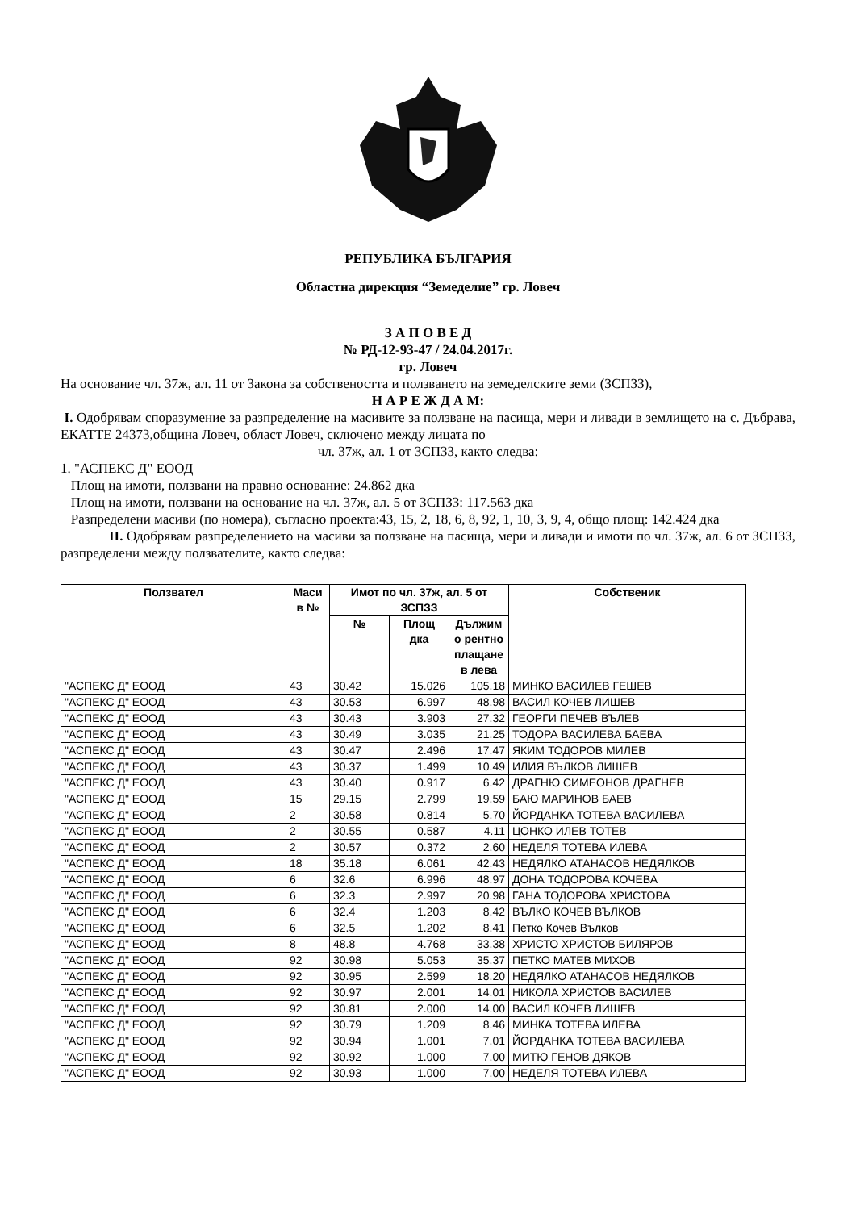РЕПУБЛИКА БЪЛГАРИЯ
Областна дирекция “Земеделие” гр. Ловеч
З А П О В Е Д
№ РД-12-93-47 / 24.04.2017г.
гр. Ловеч
На основание чл. 37ж, ал. 11 от Закона за собствеността и ползването на земеделските земи (ЗСПЗЗ),
Н А Р Е Ж Д А М:
I. Одобрявам споразумение за разпределение на масивите за ползване на пасища, мери и ливади в землището на с. Дъбрава, ЕКАТТЕ 24373,община Ловеч, област Ловеч, сключено между лицата по
чл. 37ж, ал. 1 от ЗСПЗЗ, както следва:
1. "АСПЕКС Д" ЕООД
Площ на имоти, ползвани на правно основание: 24.862 дка
Площ на имоти, ползвани на основание на чл. 37ж, ал. 5 от ЗСПЗЗ: 117.563 дка
Разпределени масиви (по номера), съгласно проекта:43, 15, 2, 18, 6, 8, 92, 1, 10, 3, 9, 4, общо площ: 142.424 дка
II. Одобрявам разпределението на масиви за ползване на пасища, мери и ливади и имоти по чл. 37ж, ал. 6 от ЗСПЗЗ, разпределени между ползвателите, както следва:
| Ползвател | Маси в № | Имот по чл. 37ж, ал. 5 от ЗСПЗЗ | | | Собственик |
| --- | --- | --- | --- | --- | --- |
| | | № | Площ дка | Дължим о рентно плащане в лева | |
| "АСПЕКС Д" ЕООД | 43 | 30.42 | 15.026 | 105.18 | МИНКО ВАСИЛЕВ ГЕШЕВ |
| "АСПЕКС Д" ЕООД | 43 | 30.53 | 6.997 | 48.98 | ВАСИЛ КОЧЕВ ЛИШЕВ |
| "АСПЕКС Д" ЕООД | 43 | 30.43 | 3.903 | 27.32 | ГЕОРГИ ПЕЧЕВ ВЪЛЕВ |
| "АСПЕКС Д" ЕООД | 43 | 30.49 | 3.035 | 21.25 | ТОДОРА ВАСИЛЕВА БАЕВА |
| "АСПЕКС Д" ЕООД | 43 | 30.47 | 2.496 | 17.47 | ЯКИМ ТОДОРОВ МИЛЕВ |
| "АСПЕКС Д" ЕООД | 43 | 30.37 | 1.499 | 10.49 | ИЛИЯ ВЪЛКОВ ЛИШЕВ |
| "АСПЕКС Д" ЕООД | 43 | 30.40 | 0.917 | 6.42 | ДРАГНЮ СИМЕОНОВ ДРАГНЕВ |
| "АСПЕКС Д" ЕООД | 15 | 29.15 | 2.799 | 19.59 | БАЮ МАРИНОВ БАЕВ |
| "АСПЕКС Д" ЕООД | 2 | 30.58 | 0.814 | 5.70 | ЙОРДАНКА ТОТЕВА ВАСИЛЕВА |
| "АСПЕКС Д" ЕООД | 2 | 30.55 | 0.587 | 4.11 | ЦОНКО ИЛЕВ ТОТЕВ |
| "АСПЕКС Д" ЕООД | 2 | 30.57 | 0.372 | 2.60 | НЕДЕЛЯ ТОТЕВА ИЛЕВА |
| "АСПЕКС Д" ЕООД | 18 | 35.18 | 6.061 | 42.43 | НЕДЯЛКО АТАНАСОВ НЕДЯЛКОВ |
| "АСПЕКС Д" ЕООД | 6 | 32.6 | 6.996 | 48.97 | ДОНА ТОДОРОВА КОЧЕВА |
| "АСПЕКС Д" ЕООД | 6 | 32.3 | 2.997 | 20.98 | ГАНА ТОДОРОВА ХРИСТОВА |
| "АСПЕКС Д" ЕООД | 6 | 32.4 | 1.203 | 8.42 | ВЪЛКО КОЧЕВ ВЪЛКОВ |
| "АСПЕКС Д" ЕООД | 6 | 32.5 | 1.202 | 8.41 | Петко Кочев Вълков |
| "АСПЕКС Д" ЕООД | 8 | 48.8 | 4.768 | 33.38 | ХРИСТО ХРИСТОВ БИЛЯРОВ |
| "АСПЕКС Д" ЕООД | 92 | 30.98 | 5.053 | 35.37 | ПЕТКО МАТЕВ МИХОВ |
| "АСПЕКС Д" ЕООД | 92 | 30.95 | 2.599 | 18.20 | НЕДЯЛКО АТАНАСОВ НЕДЯЛКОВ |
| "АСПЕКС Д" ЕООД | 92 | 30.97 | 2.001 | 14.01 | НИКОЛА ХРИСТОВ ВАСИЛЕВ |
| "АСПЕКС Д" ЕООД | 92 | 30.81 | 2.000 | 14.00 | ВАСИЛ КОЧЕВ ЛИШЕВ |
| "АСПЕКС Д" ЕООД | 92 | 30.79 | 1.209 | 8.46 | МИНКА ТОТЕВА ИЛЕВА |
| "АСПЕКС Д" ЕООД | 92 | 30.94 | 1.001 | 7.01 | ЙОРДАНКА ТОТЕВА ВАСИЛЕВА |
| "АСПЕКС Д" ЕООД | 92 | 30.92 | 1.000 | 7.00 | МИТЮ ГЕНОВ ДЯКОВ |
| "АСПЕКС Д" ЕООД | 92 | 30.93 | 1.000 | 7.00 | НЕДЕЛЯ ТОТЕВА ИЛЕВА |